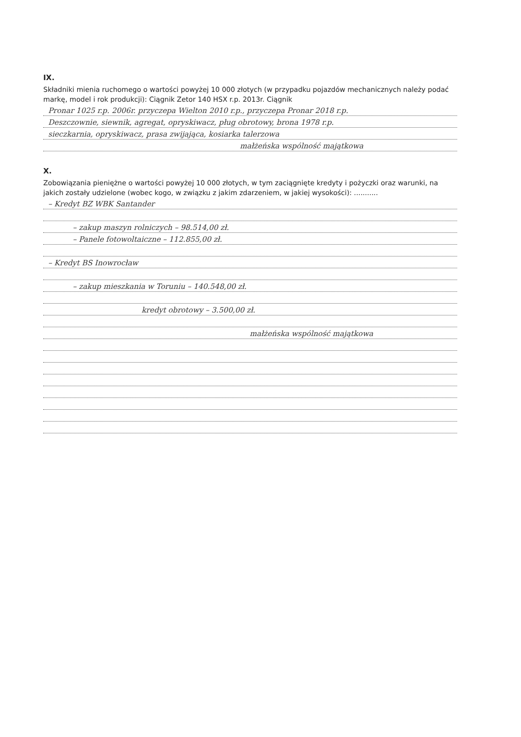IX.
Składniki mienia ruchomego o wartości powyżej 10 000 złotych (w przypadku pojazdów mechanicznych należy podać markę, model i rok produkcji): Ciągnik Zetor 140 HSX r.p. 2013r. Ciągnik
Pronar 1025 r.p. 2006r. przyczepa Wielton 2010 r.p., przyczepa Pronar 2018 r.p.
Deszczownie, siewnik, agregat, opryskiwacz, pług obrotowy, brona 1978 r.p.
sieczkarnia, opryskiwacz, prasa zwijająca, kosiarka talerzowa
małżeńska wspólność majątkowa
X.
Zobowiązania pieniężne o wartości powyżej 10 000 złotych, w tym zaciągnięte kredyty i pożyczki oraz warunki, na jakich zostały udzielone (wobec kogo, w związku z jakim zdarzeniem, w jakiej wysokości): ...........
– Kredyt BZ WBK Santander
– zakup maszyn rolniczych – 98.514,00 zł.
– Panele fotowoltaiczne – 112.855,00 zł.
– Kredyt BS Inowrocław
– zakup mieszkania w Toruniu – 140.548,00 zł.
kredyt obrotowy – 3.500,00 zł.
małżeńska wspólność majątkowa